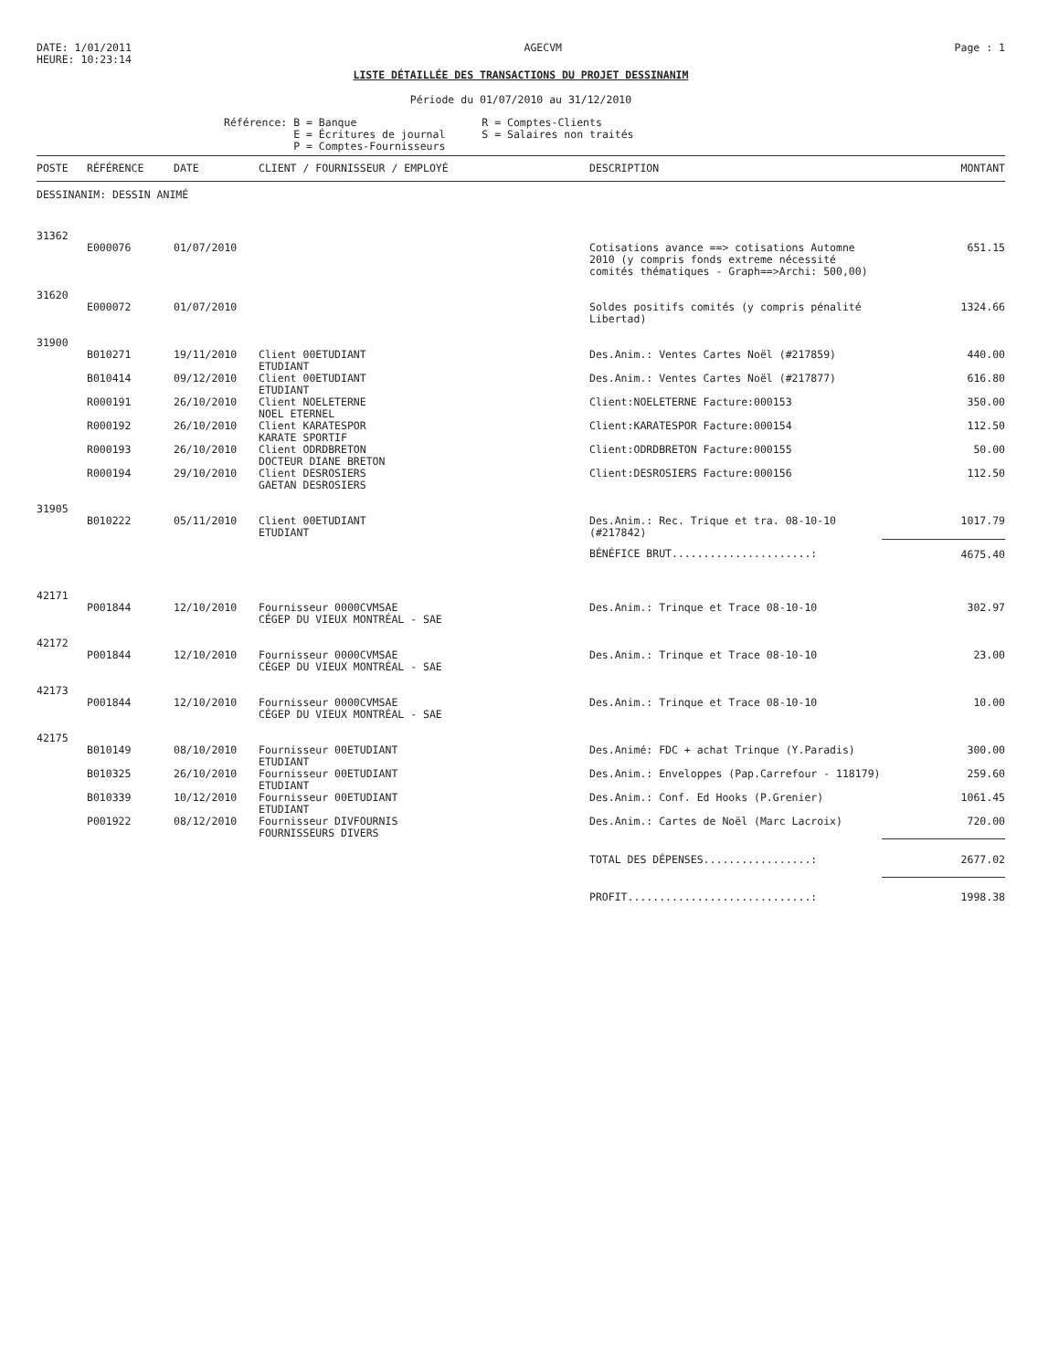DATE: 1/01/2011
HEURE: 10:23:14
AGECVM Page : 1
LISTE DÉTAILLÉE DES TRANSACTIONS DU PROJET DESSINANIM
Période du 01/07/2010 au 31/12/2010
Référence: B = Banque E = Écritures de journal P = Comptes-Fournisseurs
R = Comptes-Clients S = Salaires non traités
| POSTE | RÉFÉRENCE | DATE | CLIENT / FOURNISSEUR / EMPLOYÉ | DESCRIPTION | MONTANT |
| --- | --- | --- | --- | --- | --- |
| DESSINANIM: DESSIN ANIMÉ | | | | | |
| 31362 | | | | | |
| | E000076 | 01/07/2010 | | Cotisations avance ==> cotisations Automne 2010 (y compris fonds extreme nécessité comités thématiques - Graph==>Archi: 500,00) | 651.15 |
| 31620 | | | | | |
| | E000072 | 01/07/2010 | | Soldes positifs comités (y compris pénalité Libertad) | 1324.66 |
| 31900 | | | | | |
| | B010271 | 19/11/2010 | Client 00ETUDIANT ETUDIANT | Des.Anim.: Ventes Cartes Noël (#217859) | 440.00 |
| | B010414 | 09/12/2010 | Client 00ETUDIANT ETUDIANT | Des.Anim.: Ventes Cartes Noël (#217877) | 616.80 |
| | R000191 | 26/10/2010 | Client NOELETERNE NOEL ETERNEL | Client:NOELETERNE Facture:000153 | 350.00 |
| | R000192 | 26/10/2010 | Client KARATESPOR KARATE SPORTIF | Client:KARATESPOR Facture:000154 | 112.50 |
| | R000193 | 26/10/2010 | Client ODRDBRETON DOCTEUR DIANE BRETON | Client:ODRDBRETON Facture:000155 | 50.00 |
| | R000194 | 29/10/2010 | Client DESROSIERS GAETAN DESROSIERS | Client:DESROSIERS Facture:000156 | 112.50 |
| 31905 | | | | | |
| | B010222 | 05/11/2010 | Client 00ETUDIANT ETUDIANT | Des.Anim.: Rec. Trique et tra. 08-10-10 (#217842) | 1017.79 |
| | | | | BÉNÉFICE BRUT......................: | 4675.40 |
| 42171 | | | | | |
| | P001844 | 12/10/2010 | Fournisseur 0000CVMSAE CÉGEP DU VIEUX MONTRÉAL - SAE | Des.Anim.: Trinque et Trace 08-10-10 | 302.97 |
| 42172 | | | | | |
| | P001844 | 12/10/2010 | Fournisseur 0000CVMSAE CÉGEP DU VIEUX MONTRÉAL - SAE | Des.Anim.: Trinque et Trace 08-10-10 | 23.00 |
| 42173 | | | | | |
| | P001844 | 12/10/2010 | Fournisseur 0000CVMSAE CÉGEP DU VIEUX MONTRÉAL - SAE | Des.Anim.: Trinque et Trace 08-10-10 | 10.00 |
| 42175 | | | | | |
| | B010149 | 08/10/2010 | Fournisseur 00ETUDIANT ETUDIANT | Des.Animé: FDC + achat Trinque (Y.Paradis) | 300.00 |
| | B010325 | 26/10/2010 | Fournisseur 00ETUDIANT ETUDIANT | Des.Anim.: Enveloppes (Pap.Carrefour - 118179) | 259.60 |
| | B010339 | 10/12/2010 | Fournisseur 00ETUDIANT ETUDIANT | Des.Anim.: Conf. Ed Hooks (P.Grenier) | 1061.45 |
| | P001922 | 08/12/2010 | Fournisseur DIVFOURNIS FOURNISSEURS DIVERS | Des.Anim.: Cartes de Noël (Marc Lacroix) | 720.00 |
| | | | | TOTAL DES DÉPENSES.................: | 2677.02 |
| | | | | PROFIT.............................: | 1998.38 |